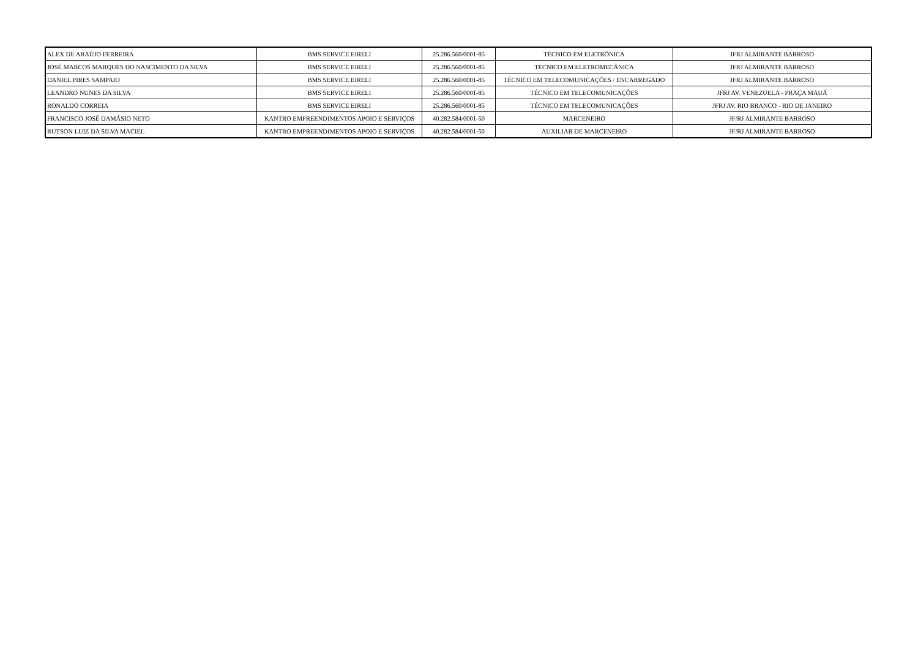| ALEX DE ARAÚJO FERREIRA | BMS SERVICE EIRELI | 25.286.560/0001-85 | TÉCNICO EM ELETRÔNICA | JFRJ ALMIRANTE BARROSO |
| JOSÉ MARCOS MARQUES DO NASCIMENTO DA SILVA | BMS SERVICE EIRELI | 25.286.560/0001-85 | TÉCNICO EM ELETROMECÂNICA | JFRJ ALMIRANTE BARROSO |
| DANIEL PIRES SAMPAIO | BMS SERVICE EIRELI | 25.286.560/0001-85 | TÉCNICO EM TELECOMUNICAÇÕES / ENCARREGADO | JFRJ ALMIRANTE BARROSO |
| LEANDRO NUNES DA SILVA | BMS SERVICE EIRELI | 25.286.560/0001-85 | TÉCNICO EM TELECOMUNICAÇÕES | JFRJ AV. VENEZUELA - PRAÇA MAUÁ |
| RONALDO CORREIA | BMS SERVICE EIRELI | 25.286.560/0001-85 | TÉCNICO EM TELECOMUNICAÇÕES | JFRJ AV. RIO BRANCO - RIO DE JANEIRO |
| FRANCISCO JOSÉ DAMÁSIO NETO | KANTRO EMPREENDIMENTOS APOIO E SERVIÇOS | 40.282.584/0001-50 | MARCENEIRO | JF/RJ ALMIRANTE BARROSO |
| RUTSON LUIZ DA SILVA MACIEL | KANTRO EMPREENDIMENTOS APOIO E SERVIÇOS | 40.282.584/0001-50 | AUXILIAR DE MARCENEIRO | JF/RJ ALMIRANTE BARROSO |